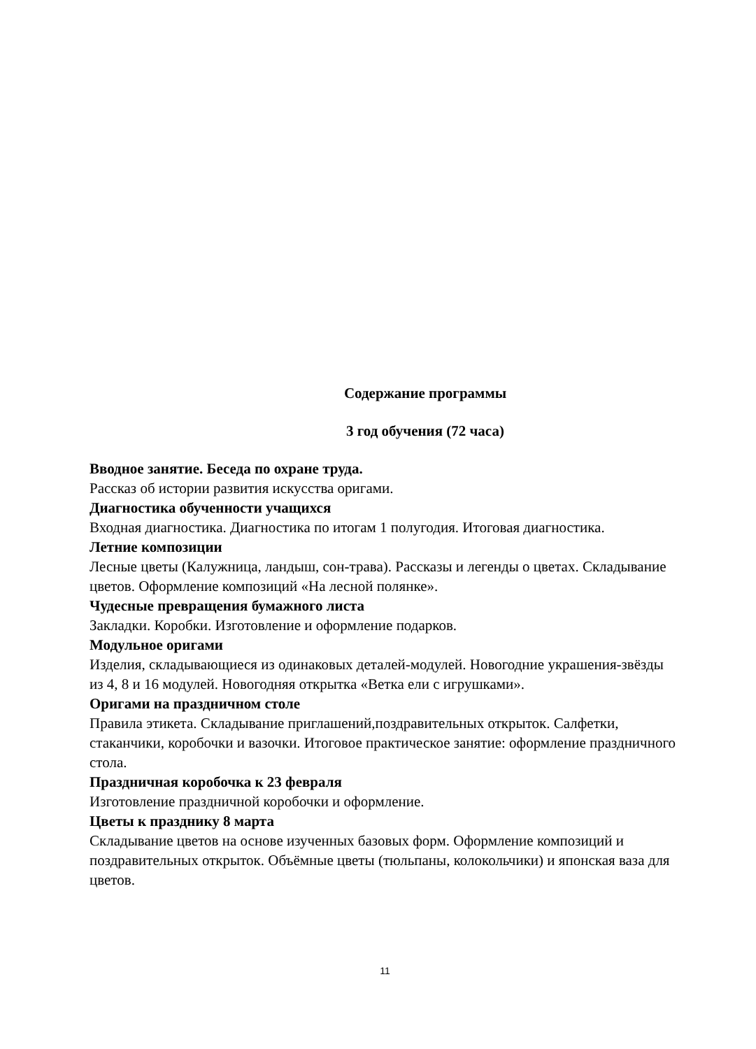Содержание программы
3 год обучения (72 часа)
Вводное занятие. Беседа по охране труда.
Рассказ об истории развития искусства оригами.
Диагностика обученности учащихся
Входная диагностика. Диагностика по итогам 1 полугодия. Итоговая диагностика.
Летние композиции
Лесные цветы (Калужница, ландыш, сон-трава). Рассказы и легенды о цветах. Складывание цветов. Оформление композиций «На лесной полянке».
Чудесные превращения бумажного листа
Закладки. Коробки. Изготовление и оформление подарков.
Модульное оригами
Изделия, складывающиеся из одинаковых деталей-модулей. Новогодние украшения-звёзды из 4, 8 и 16 модулей. Новогодняя открытка «Ветка ели с игрушками».
Оригами на праздничном столе
Правила этикета. Складывание приглашений,поздравительных открыток. Салфетки, стаканчики, коробочки и вазочки. Итоговое практическое занятие: оформление праздничного стола.
Праздничная коробочка к 23 февраля
Изготовление праздничной коробочки и оформление.
Цветы к празднику 8 марта
Складывание цветов на основе изученных базовых форм. Оформление композиций и поздравительных открыток. Объёмные цветы (тюльпаны, колокольчики) и японская ваза для цветов.
11